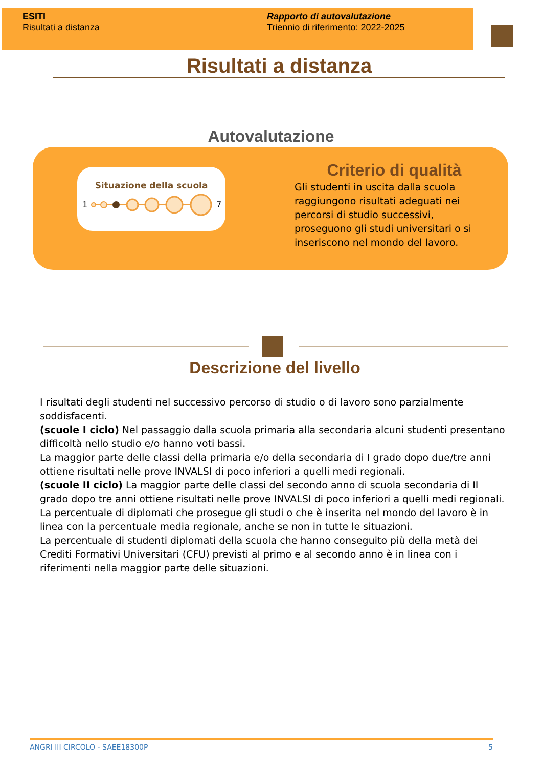ESITI
Risultati a distanza
Rapporto di autovalutazione
Triennio di riferimento: 2022-2025
Risultati a distanza
Autovalutazione
Situazione della scuola
1
7
Criterio di qualità
Gli studenti in uscita dalla scuola raggiungono risultati adeguati nei percorsi di studio successivi, proseguono gli studi universitari o si inseriscono nel mondo del lavoro.
Descrizione del livello
I risultati degli studenti nel successivo percorso di studio o di lavoro sono parzialmente soddisfacenti.
(scuole I ciclo) Nel passaggio dalla scuola primaria alla secondaria alcuni studenti presentano difficoltà nello studio e/o hanno voti bassi.
La maggior parte delle classi della primaria e/o della secondaria di I grado dopo due/tre anni ottiene risultati nelle prove INVALSI di poco inferiori a quelli medi regionali.
(scuole II ciclo) La maggior parte delle classi del secondo anno di scuola secondaria di II grado dopo tre anni ottiene risultati nelle prove INVALSI di poco inferiori a quelli medi regionali.
La percentuale di diplomati che prosegue gli studi o che è inserita nel mondo del lavoro è in linea con la percentuale media regionale, anche se non in tutte le situazioni.
La percentuale di studenti diplomati della scuola che hanno conseguito più della metà dei Crediti Formativi Universitari (CFU) previsti al primo e al secondo anno è in linea con i riferimenti nella maggior parte delle situazioni.
ANGRI III CIRCOLO - SAEE18300P 5